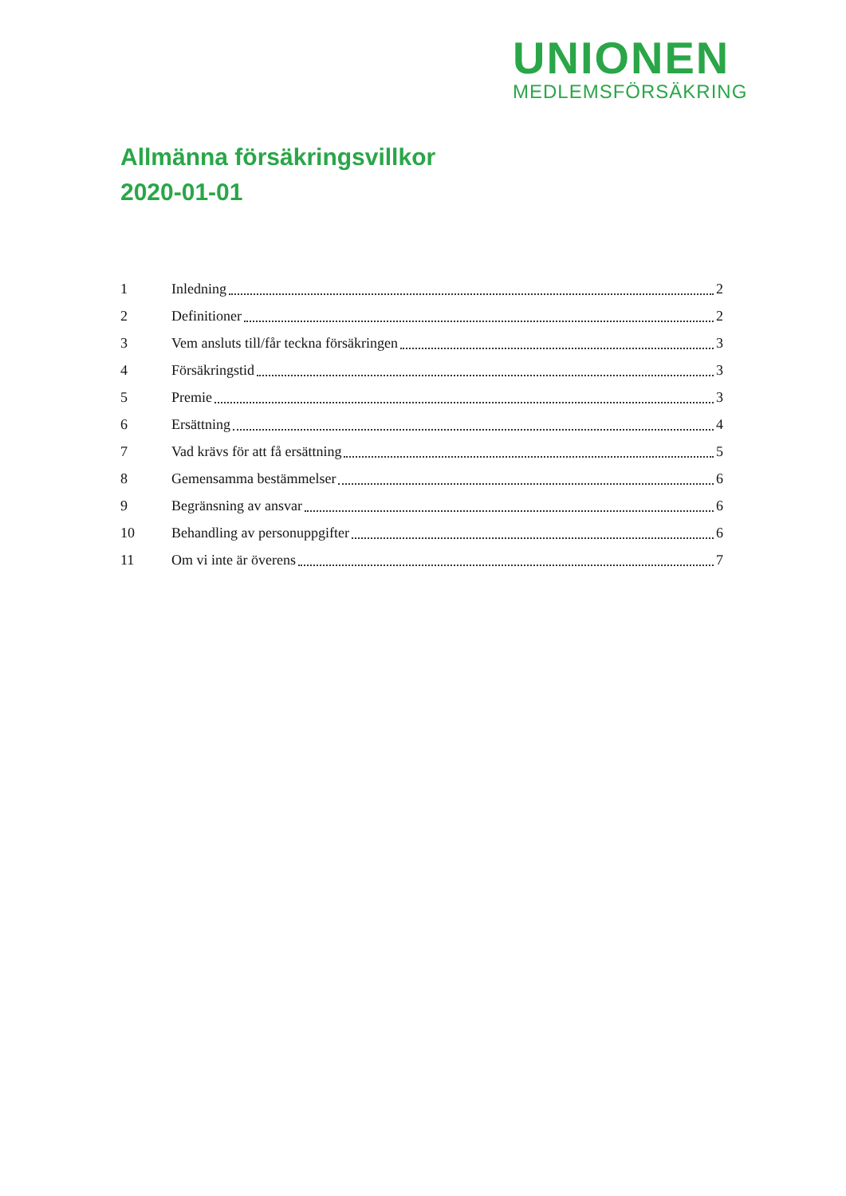UNIONEN
MEDLEMSFÖRSÄKRING
Allmänna försäkringsvillkor
2020-01-01
1 Inledning 2
2 Definitioner 2
3 Vem ansluts till/får teckna försäkringen 3
4 Försäkringstid 3
5 Premie 3
6 Ersättning 4
7 Vad krävs för att få ersättning 5
8 Gemensamma bestämmelser 6
9 Begränsning av ansvar 6
10 Behandling av personuppgifter 6
11 Om vi inte är överens 7